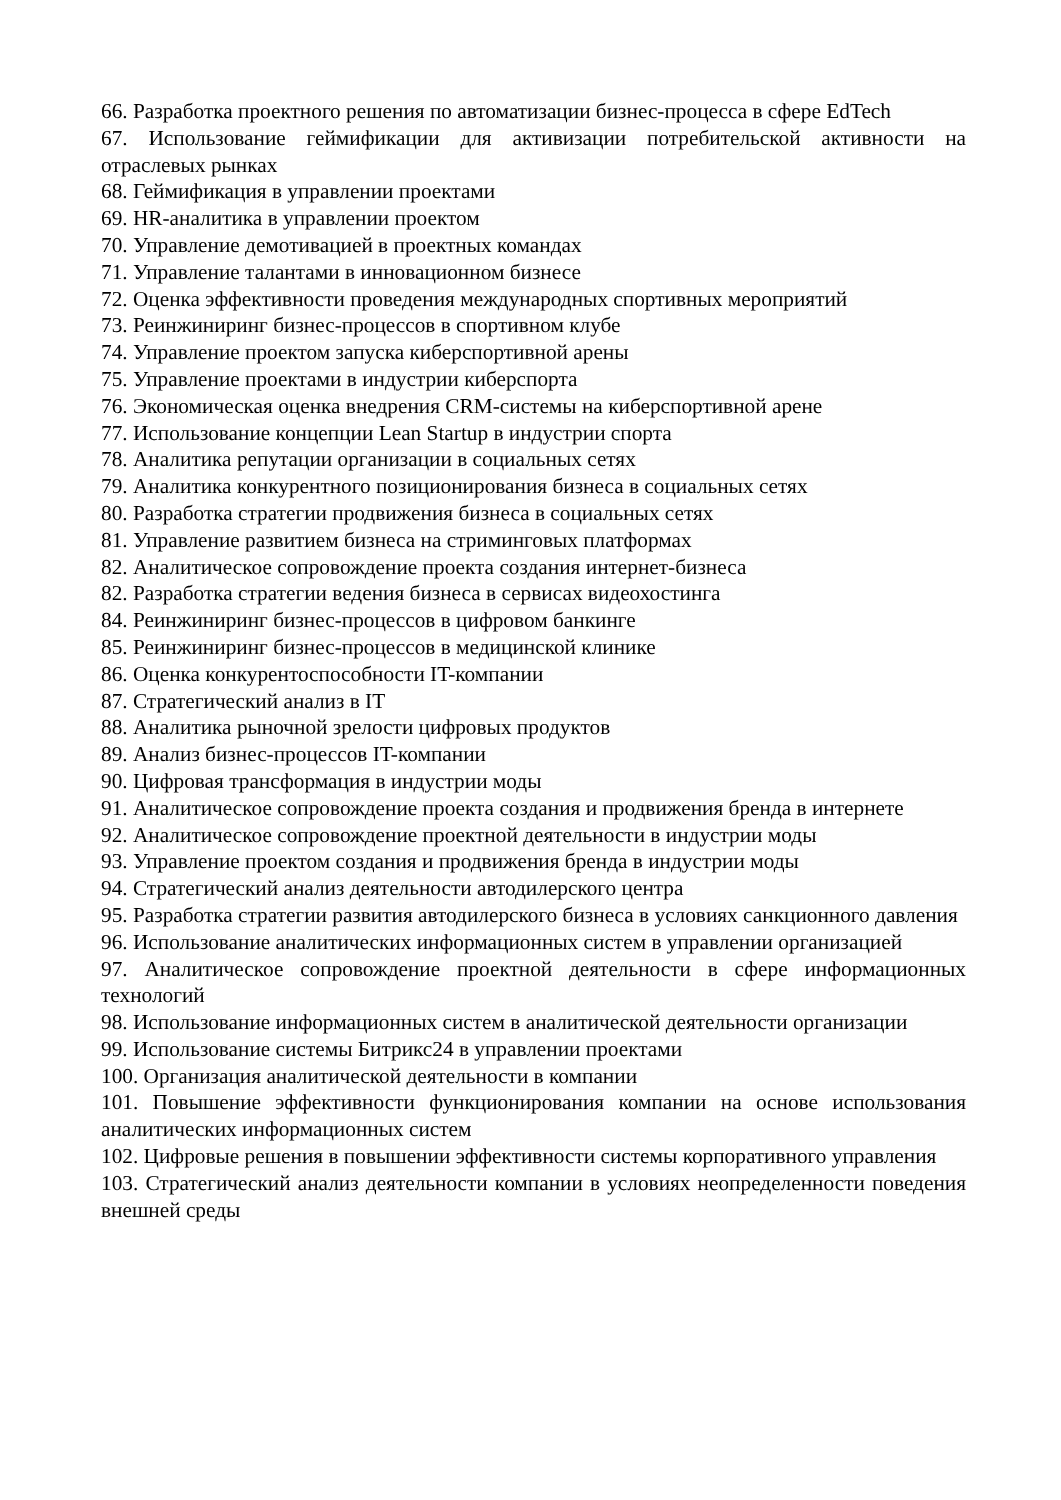66. Разработка проектного решения по автоматизации бизнес-процесса в сфере EdTech
67. Использование геймификации для активизации потребительской активности на отраслевых рынках
68. Геймификация в управлении проектами
69. HR-аналитика в управлении проектом
70. Управление демотивацией в проектных командах
71. Управление талантами в инновационном бизнесе
72. Оценка эффективности проведения международных спортивных мероприятий
73. Реинжиниринг бизнес-процессов в спортивном клубе
74. Управление проектом запуска киберспортивной арены
75. Управление проектами в индустрии киберспорта
76. Экономическая оценка внедрения CRM-системы на киберспортивной арене
77. Использование концепции Lean Startup в индустрии спорта
78. Аналитика репутации организации в социальных сетях
79. Аналитика конкурентного позиционирования бизнеса в социальных сетях
80. Разработка стратегии продвижения бизнеса в социальных сетях
81. Управление развитием бизнеса на стриминговых платформах
82. Аналитическое сопровождение проекта создания интернет-бизнеса
82. Разработка стратегии ведения бизнеса в сервисах видеохостинга
84. Реинжиниринг бизнес-процессов в цифровом банкинге
85. Реинжиниринг бизнес-процессов в медицинской клинике
86. Оценка конкурентоспособности IT-компании
87. Стратегический анализ в IT
88. Аналитика рыночной зрелости цифровых продуктов
89. Анализ бизнес-процессов IT-компании
90. Цифровая трансформация в индустрии моды
91. Аналитическое сопровождение проекта создания и продвижения бренда в интернете
92. Аналитическое сопровождение проектной деятельности в индустрии моды
93. Управление проектом создания и продвижения бренда в индустрии моды
94. Стратегический анализ деятельности автодилерского центра
95. Разработка стратегии развития автодилерского бизнеса в условиях санкционного давления
96. Использование аналитических информационных систем в управлении организацией
97. Аналитическое сопровождение проектной деятельности в сфере информационных технологий
98. Использование информационных систем в аналитической деятельности организации
99. Использование системы Битрикс24 в управлении проектами
100. Организация аналитической деятельности в компании
101. Повышение эффективности функционирования компании на основе использования аналитических информационных систем
102. Цифровые решения в повышении эффективности системы корпоративного управления
103. Стратегический анализ деятельности компании в условиях неопределенности поведения внешней среды